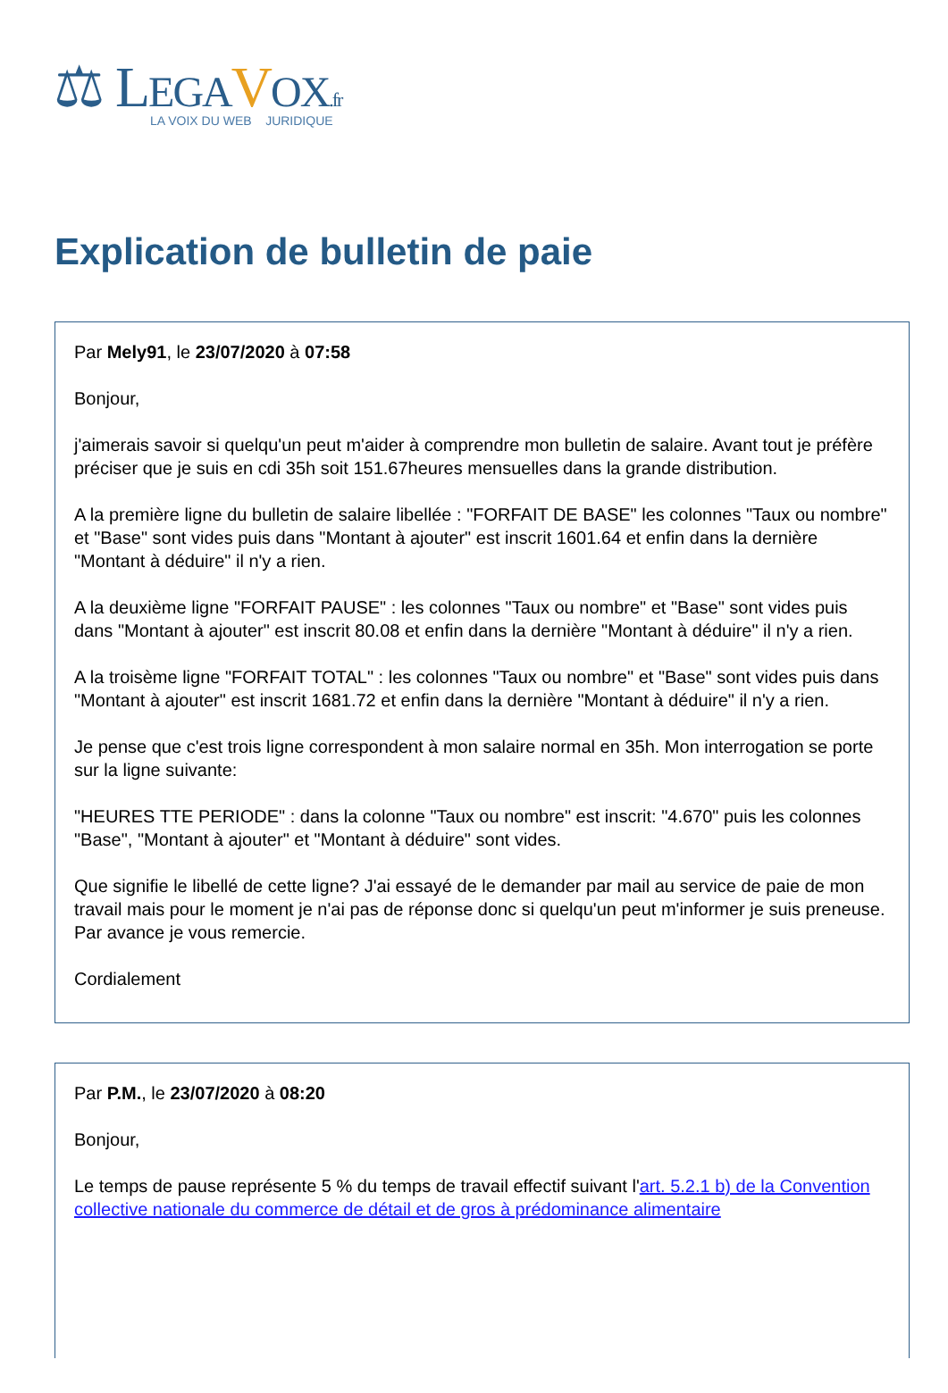⚖ LEGA VOX.fr
LA VOIX DU WEB JURIDIQUE
Explication de bulletin de paie
Par Mely91, le 23/07/2020 à 07:58
Bonjour,
j'aimerais savoir si quelqu'un peut m'aider à comprendre mon bulletin de salaire. Avant tout je préfère préciser que je suis en cdi 35h soit 151.67heures mensuelles dans la grande distribution.
A la première ligne du bulletin de salaire libellée : "FORFAIT DE BASE" les colonnes "Taux ou nombre" et "Base" sont vides puis dans "Montant à ajouter" est inscrit 1601.64 et enfin dans la dernière "Montant à déduire" il n'y a rien.
A la deuxième ligne "FORFAIT PAUSE" : les colonnes "Taux ou nombre" et "Base" sont vides puis dans "Montant à ajouter" est inscrit 80.08 et enfin dans la dernière "Montant à déduire" il n'y a rien.
A la troisème ligne "FORFAIT TOTAL" : les colonnes "Taux ou nombre" et "Base" sont vides puis dans "Montant à ajouter" est inscrit 1681.72 et enfin dans la dernière "Montant à déduire" il n'y a rien.
Je pense que c'est trois ligne correspondent à mon salaire normal en 35h. Mon interrogation se porte sur la ligne suivante:
"HEURES TTE PERIODE" : dans la colonne "Taux ou nombre" est inscrit: "4.670" puis les colonnes "Base", "Montant à ajouter" et "Montant à déduire" sont vides.
Que signifie le libellé de cette ligne? J'ai essayé de le demander par mail au service de paie de mon travail mais pour le moment je n'ai pas de réponse donc si quelqu'un peut m'informer je suis preneuse. Par avance je vous remercie.
Cordialement
Par P.M., le 23/07/2020 à 08:20
Bonjour,
Le temps de pause représente 5 % du temps de travail effectif suivant l'art. 5.2.1 b) de la Convention collective nationale du commerce de détail et de gros à prédominance alimentaire